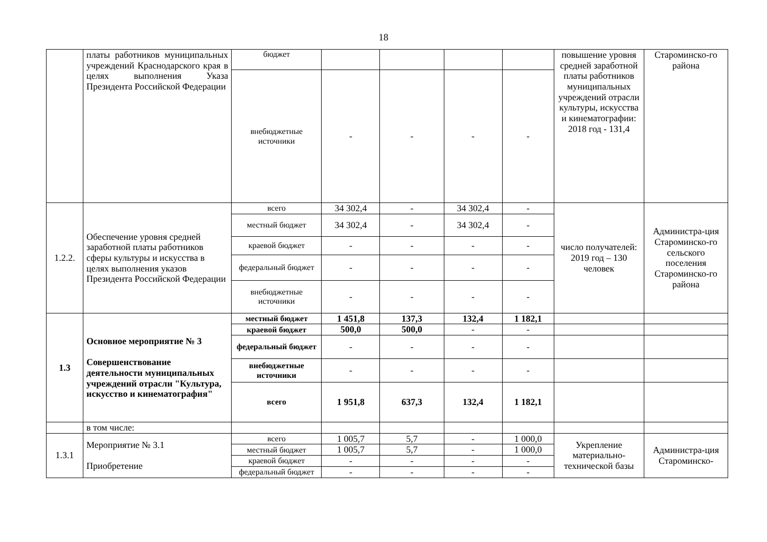18
| | платы работников муниципальных учреждений Краснодарского края в целях выполнения Указа Президента Российской Федерации | бюджет | | | | | повышение уровня средней заработной платы работников муниципальных учреждений отрасли культуры, искусства и кинематографии: 2018 год - 131,4 | Староминско-го района |
| | | внебюджетные источники | - | - | - | - | | |
| 1.2.2. | Обеспечение уровня средней заработной платы работников сферы культуры и искусства в целях выполнения указов Президента Российской Федерации | всего | 34 302,4 | - | 34 302,4 | - | число получателей: 2019 год – 130 человек | Администра-ция Староминско-го сельского поселения Староминско-го района |
| | | местный бюджет | 34 302,4 | - | 34 302,4 | - | | |
| | | краевой бюджет | - | - | - | - | | |
| | | федеральный бюджет | - | - | - | - | | |
| | | внебюджетные источники | - | - | - | - | | |
| 1.3 | Основное мероприятие № 3 Совершенствование деятельности муниципальных учреждений отрасли "Культура, искусство и кинематография" | местный бюджет | 1 451,8 | 137,3 | 132,4 | 1 182,1 | | |
| | | краевой бюджет | 500,0 | 500,0 | - | - | | |
| | | федеральный бюджет | - | - | - | - | | |
| | | внебюджетные источники | - | - | - | - | | |
| | | всего | 1 951,8 | 637,3 | 132,4 | 1 182,1 | | |
| | в том числе: | | | | | | | |
| 1.3.1 | Мероприятие № 3.1 Приобретение | всего | 1 005,7 | 5,7 | - | 1 000,0 | Укрепление материально-технической базы | Администра-ция Староминско- |
| | | местный бюджет | 1 005,7 | 5,7 | - | 1 000,0 | | |
| | | краевой бюджет | - | - | - | - | | |
| | | федеральный бюджет | - | - | - | - | | |